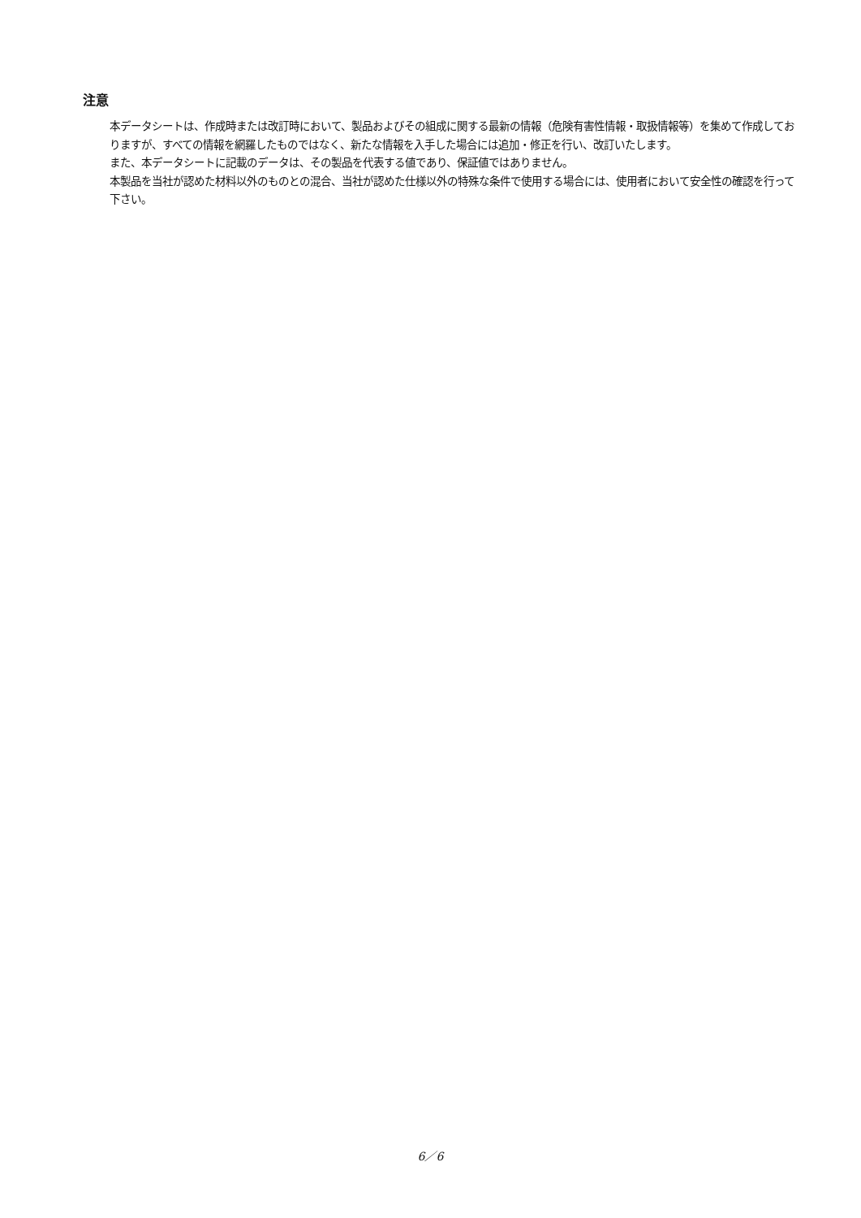注意
本データシートは、作成時または改訂時において、製品およびその組成に関する最新の情報（危険有害性情報・取扱情報等）を集めて作成しておりますが、すべての情報を網羅したものではなく、新たな情報を入手した場合には追加・修正を行い、改訂いたします。
また、本データシートに記載のデータは、その製品を代表する値であり、保証値ではありません。
本製品を当社が認めた材料以外のものとの混合、当社が認めた仕様以外の特殊な条件で使用する場合には、使用者において安全性の確認を行って下さい。
6／6